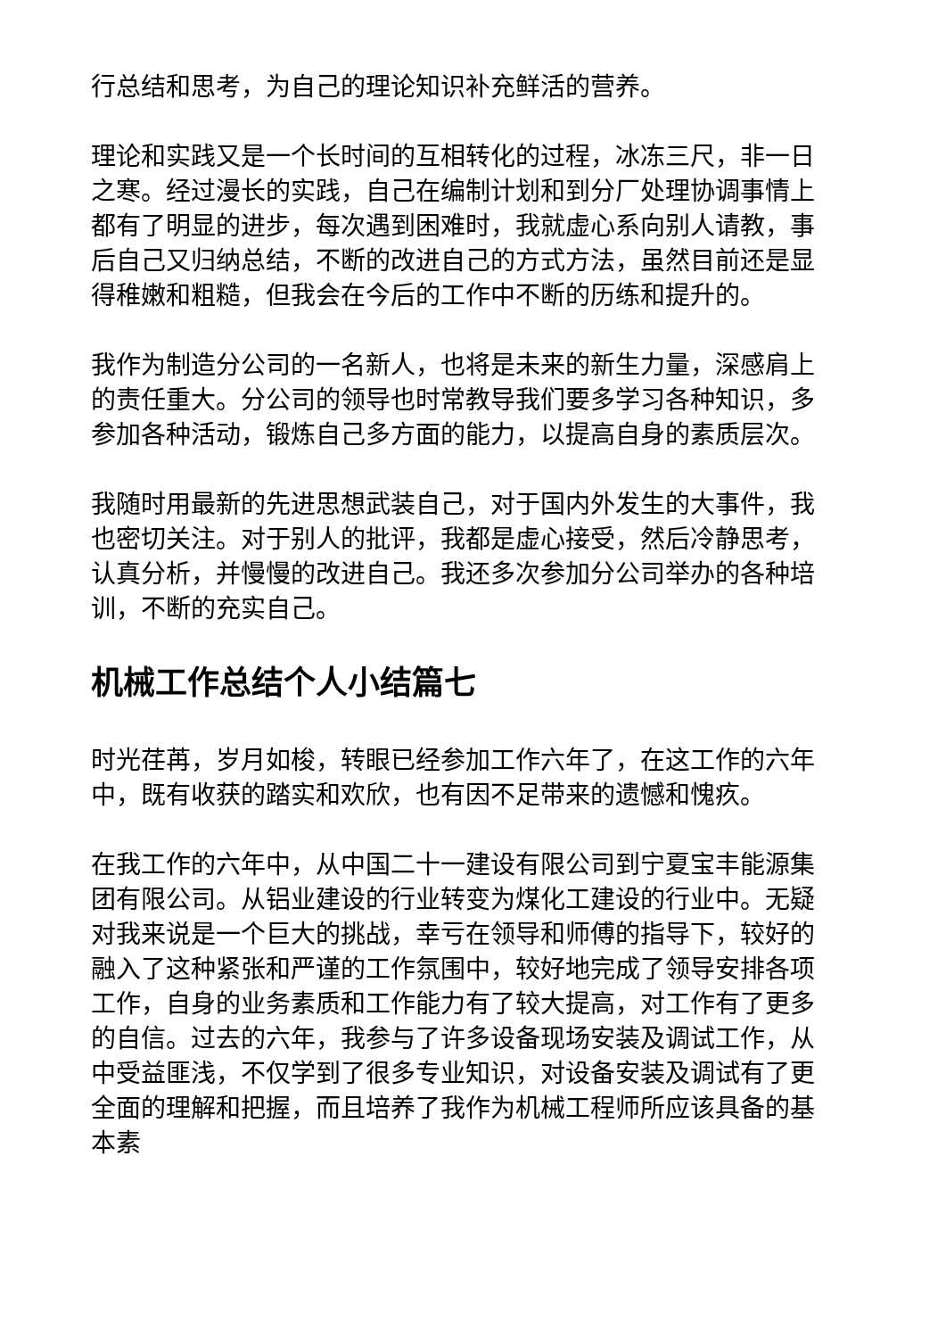行总结和思考，为自己的理论知识补充鲜活的营养。
理论和实践又是一个长时间的互相转化的过程，冰冻三尺，非一日之寒。经过漫长的实践，自己在编制计划和到分厂处理协调事情上都有了明显的进步，每次遇到困难时，我就虚心系向别人请教，事后自己又归纳总结，不断的改进自己的方式方法，虽然目前还是显得稚嫩和粗糙，但我会在今后的工作中不断的历练和提升的。
我作为制造分公司的一名新人，也将是未来的新生力量，深感肩上的责任重大。分公司的领导也时常教导我们要多学习各种知识，多参加各种活动，锻炼自己多方面的能力，以提高自身的素质层次。
我随时用最新的先进思想武装自己，对于国内外发生的大事件，我也密切关注。对于别人的批评，我都是虚心接受，然后冷静思考，认真分析，并慢慢的改进自己。我还多次参加分公司举办的各种培训，不断的充实自己。
机械工作总结个人小结篇七
时光荏苒，岁月如梭，转眼已经参加工作六年了，在这工作的六年中，既有收获的踏实和欢欣，也有因不足带来的遗憾和愧疚。
在我工作的六年中，从中国二十一建设有限公司到宁夏宝丰能源集团有限公司。从铝业建设的行业转变为煤化工建设的行业中。无疑对我来说是一个巨大的挑战，幸亏在领导和师傅的指导下，较好的融入了这种紧张和严谨的工作氛围中，较好地完成了领导安排各项工作，自身的业务素质和工作能力有了较大提高，对工作有了更多的自信。过去的六年，我参与了许多设备现场安装及调试工作，从中受益匪浅，不仅学到了很多专业知识，对设备安装及调试有了更全面的理解和把握，而且培养了我作为机械工程师所应该具备的基本素